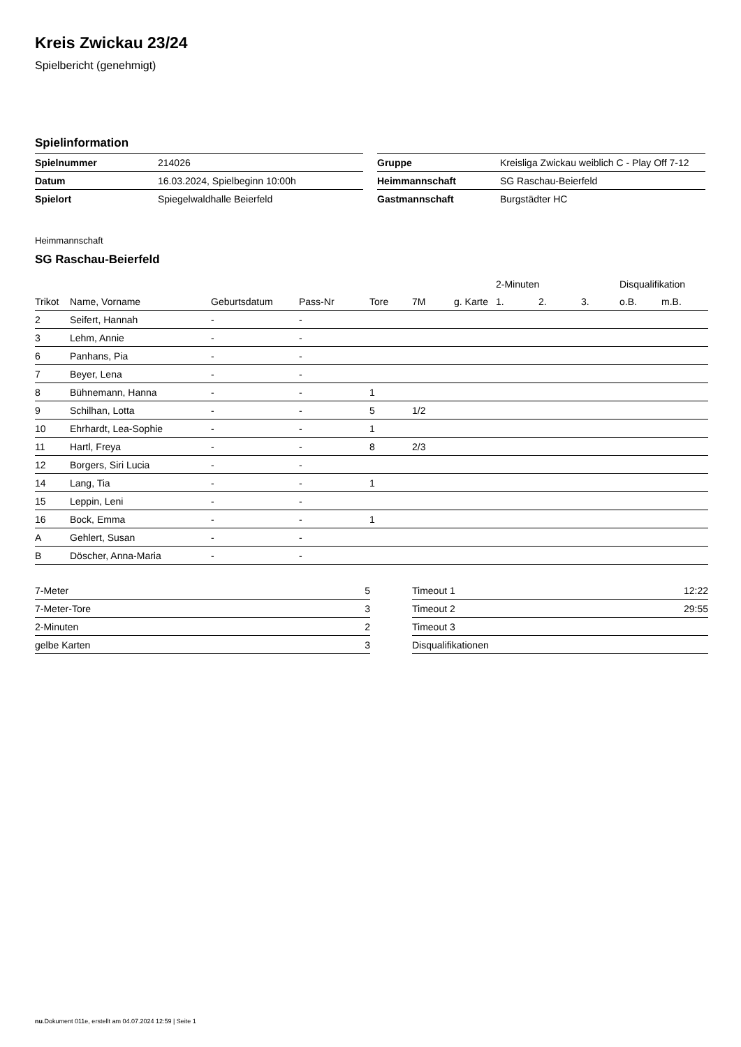Kreis Zwickau 23/24
Spielbericht (genehmigt)
Spielinformation
| Spielnummer | 214026 |
| Datum | 16.03.2024, Spielbeginn 10:00h |
| Spielort | Spiegelwaldhalle Beierfeld |
| Gruppe | Kreisliga Zwickau weiblich C - Play Off 7-12 |
| Heimmannschaft | SG Raschau-Beierfeld |
| Gastmannschaft | Burgstädter HC |
Heimmannschaft
SG Raschau-Beierfeld
| | | | | | | | 2-Minuten | | | Disqualifikation | |
| --- | --- | --- | --- | --- | --- | --- | --- | --- | --- | --- | --- |
| Trikot | Name, Vorname | Geburtsdatum | Pass-Nr | Tore | 7M | g. Karte | 1. | 2. | 3. | o.B. | m.B. |
| 2 | Seifert, Hannah | - | - | | | | | | | | |
| 3 | Lehm, Annie | - | - | | | | | | | | |
| 6 | Panhans, Pia | - | - | | | | | | | | |
| 7 | Beyer, Lena | - | - | | | | | | | | |
| 8 | Bühnemann, Hanna | - | - | 1 | | | | | | | |
| 9 | Schilhan, Lotta | - | - | 5 | 1/2 | | | | | | |
| 10 | Ehrhardt, Lea-Sophie | - | - | 1 | | | | | | | |
| 11 | Hartl, Freya | - | - | 8 | 2/3 | | | | | | |
| 12 | Borgers, Siri Lucia | - | - | | | | | | | | |
| 14 | Lang, Tia | - | - | 1 | | | | | | | |
| 15 | Leppin, Leni | - | - | | | | | | | | |
| 16 | Bock, Emma | - | - | 1 | | | | | | | |
| A | Gehlert, Susan | - | - | | | | | | | | |
| B | Döscher, Anna-Maria | - | - | | | | | | | | |
| 7-Meter | 5 |
| 7-Meter-Tore | 3 |
| 2-Minuten | 2 |
| gelbe Karten | 3 |
| Timeout 1 | 12:22 |
| Timeout 2 | 29:55 |
| Timeout 3 | |
| Disqualifikationen | |
nu.Dokument 011e, erstellt am 04.07.2024 12:59 | Seite 1